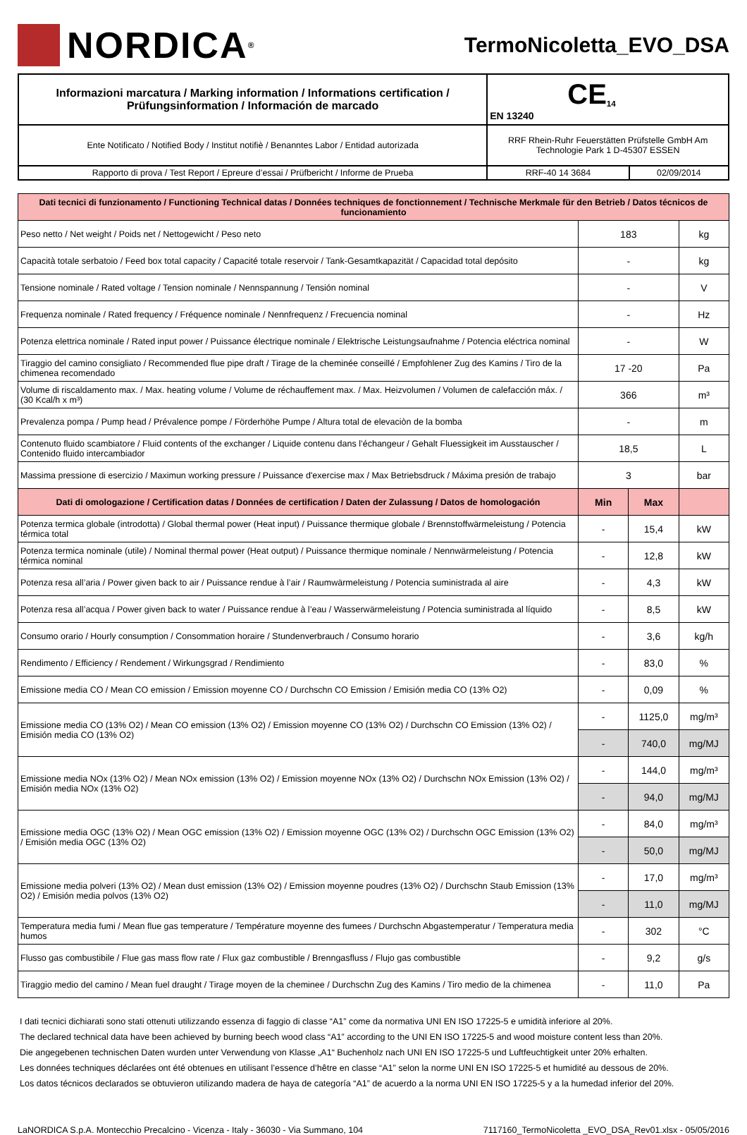NORDICA<sup>®</sup>
TermoNicoletta_EVO_DSA
| Informazioni marcatura / Marking information / Informations certification / Prüfungsinformation / Información de marcado | CE<sub>14</sub> EN 13240 | |
| Ente Notificato / Notified Body / Institut notifiè / Benanntes Labor / Entidad autorizada | RRF Rhein-Ruhr Feuerstätten Prüfstelle GmbH Am Technologie Park 1 D-45307 ESSEN | |
| Rapporto di prova / Test Report / Epreure d’essai / Prüfbericht / Informe de Prueba | RRF-40 14 3684 | 02/09/2014 |
| Dati tecnici di funzionamento / Functioning Technical datas / Données techniques de fonctionnement / Technische Merkmale für den Betrieb / Datos técnicos de funcionamiento | | | |
| Peso netto / Net weight / Poids net / Nettogewicht / Peso neto | 183 | | kg |
| Capacità totale serbatoio / Feed box total capacity / Capacité totale reservoir / Tank-Gesamtkapazität / Capacidad total depósito | - | | kg |
| Tensione nominale / Rated voltage / Tension nominale / Nennspannung / Tensión nominal | - | | V |
| Frequenza nominale / Rated frequency / Fréquence nominale / Nennfrequenz / Frecuencia nominal | - | | Hz |
| Potenza elettrica nominale / Rated input power / Puissance électrique nominale / Elektrische Leistungsaufnahme / Potencia eléctrica nominal | - | | W |
| Tiraggio del camino consigliato / Recommended flue pipe draft / Tirage de la cheminée conseillé / Empfohlener Zug des Kamins / Tiro de la chimenea recomendado | 17 -20 | | Pa |
| Volume di riscaldamento max. / Max. heating volume / Volume de réchauffement max. / Max. Heizvolumen / Volumen de calefacción máx. / (30 Kcal/h x m³) | 366 | | m³ |
| Prevalenza pompa / Pump head / Prévalence pompe / Förderhöhe Pumpe / Altura total de elevaciòn de la bomba | - | | m |
| Contenuto fluido scambiatore / Fluid contents of the exchanger / Liquide contenu dans l’échangeur / Gehalt Fluessigkeit im Ausstauscher / Contenido fluido intercambiador | 18,5 | | L |
| Massima pressione di esercizio / Maximun working pressure / Puissance d'exercise max / Max Betriebsdruck / Máxima presión de trabajo | 3 | | bar |
| Dati di omologazione / Certification datas / Données de certification / Daten der Zulassung / Datos de homologación | Min | Max | |
| Potenza termica globale (introdotta) / Global thermal power (Heat input) / Puissance thermique globale / Brennstoffwärmeleistung / Potencia térmica total | - | 15,4 | kW |
| Potenza termica nominale (utile) / Nominal thermal power (Heat output) / Puissance thermique nominale / Nennwärmeleistung / Potencia térmica nominal | - | 12,8 | kW |
| Potenza resa all’aria / Power given back to air / Puissance rendue à l’air / Raumwärmeleistung / Potencia suministrada al aire | - | 4,3 | kW |
| Potenza resa all’acqua / Power given back to water / Puissance rendue à l’eau / Wasserwärmeleistung / Potencia suministrada al líquido | - | 8,5 | kW |
| Consumo orario / Hourly consumption / Consommation horaire / Stundenverbrauch / Consumo horario | - | 3,6 | kg/h |
| Rendimento / Efficiency / Rendement / Wirkungsgrad / Rendimiento | - | 83,0 | % |
| Emissione media CO / Mean CO emission / Emission moyenne CO / Durchschn CO Emission / Emisión media CO (13% O2) | - | 0,09 | % |
| Emissione media CO (13% O2) / Mean CO emission (13% O2) / Emission moyenne CO (13% O2) / Durchschn CO Emission (13% O2) / Emisión media CO (13% O2) | - | 1125,0 | mg/m³ |
| | - | 740,0 | mg/MJ |
| Emissione media NOx (13% O2) / Mean NOx emission (13% O2) / Emission moyenne NOx (13% O2) / Durchschn NOx Emission (13% O2) / Emisión media NOx (13% O2) | - | 144,0 | mg/m³ |
| | - | 94,0 | mg/MJ |
| Emissione media OGC (13% O2) / Mean OGC emission (13% O2) / Emission moyenne OGC (13% O2) / Durchschn OGC Emission (13% O2) / Emisión media OGC (13% O2) | - | 84,0 | mg/m³ |
| | - | 50,0 | mg/MJ |
| Emissione media polveri (13% O2) / Mean dust emission (13% O2) / Emission moyenne poudres (13% O2) / Durchschn Staub Emission (13% O2) / Emisión media polvos (13% O2) | - | 17,0 | mg/m³ |
| | - | 11,0 | mg/MJ |
| Temperatura media fumi / Mean flue gas temperature / Température moyenne des fumees / Durchschn Abgastemperatur / Temperatura media humos | - | 302 | °C |
| Flusso gas combustibile / Flue gas mass flow rate / Flux gaz combustible / Brenngasfluss / Flujo gas combustible | - | 9,2 | g/s |
| Tiraggio medio del camino / Mean fuel draught / Tirage moyen de la cheminee / Durchschn Zug des Kamins / Tiro medio de la chimenea | - | 11,0 | Pa |
I dati tecnici dichiarati sono stati ottenuti utilizzando essenza di faggio di classe “A1” come da normativa UNI EN ISO 17225-5 e umidità inferiore al 20%.
The declared technical data have been achieved by burning beech wood class “A1” according to the UNI EN ISO 17225-5 and wood moisture content less than 20%.
Die angegebenen technischen Daten wurden unter Verwendung von Klasse „A1“ Buchenholz nach UNI EN ISO 17225-5 und Luftfeuchtigkeit unter 20% erhalten.
Les données techniques déclarées ont été obtenues en utilisant l’essence d’hêtre en classe “A1” selon la norme UNI EN ISO 17225-5 et humidité au dessous de 20%.
Los datos técnicos declarados se obtuvieron utilizando madera de haya de categoría “A1” de acuerdo a la norma UNI EN ISO 17225-5 y a la humedad inferior del 20%.
LaNORDICA S.p.A. Montecchio Precalcino - Vicenza - Italy - 36030 - Via Summano, 104 7117160_TermoNicoletta _EVO_DSA_Rev01.xlsx - 05/05/2016